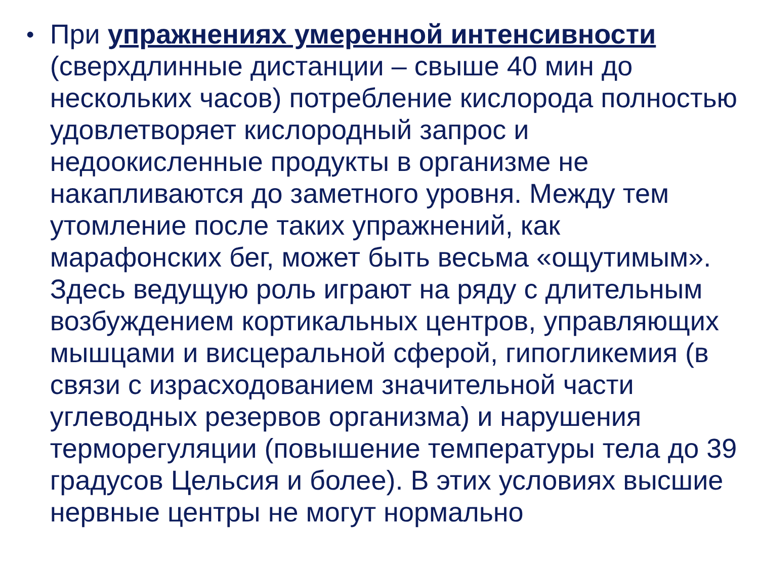•
При упражнениях умеренной интенсивности (сверхдлинные дистанции – свыше 40 мин до нескольких часов) потребление кислорода полностью удовлетворяет кислородный запрос и недоокисленные продукты в организме не накапливаются до заметного уровня. Между тем утомление после таких упражнений, как марафонских бег, может быть весьма «ощутимым». Здесь ведущую роль играют на ряду с длительным возбуждением кортикальных центров, управляющих мышцами и висцеральной сферой, гипогликемия (в связи с израсходованием значительной части углеводных резервов организма) и нарушения терморегуляции (повышение температуры тела до 39 градусов Цельсия и более). В этих условиях высшие нервные центры не могут нормально